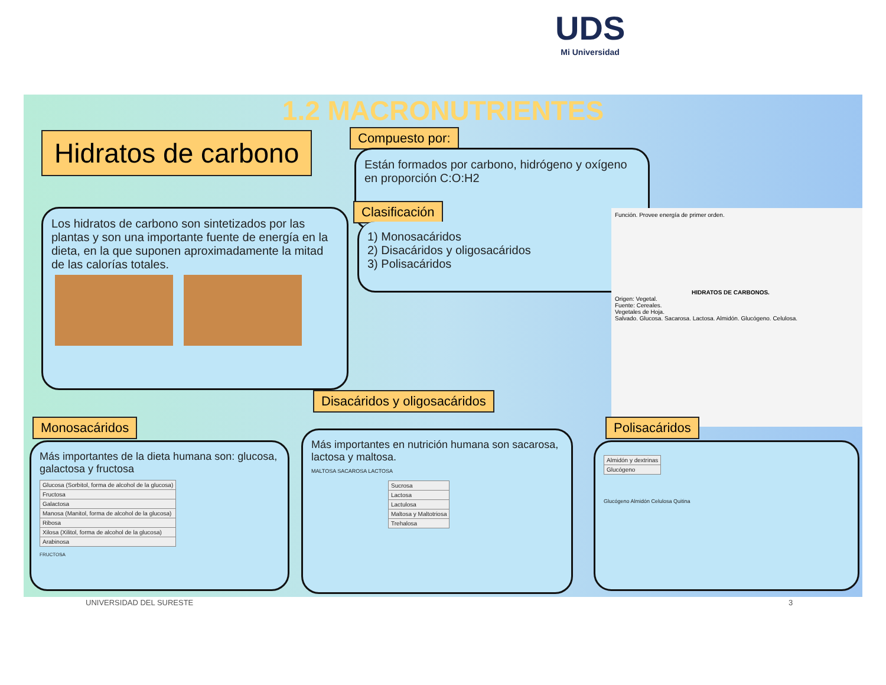UDS
Mi Universidad
1.2 MACRONUTRIENTES
Hidratos de carbono Compuesto por:
Están formados por carbono, hidrógeno y oxígeno en proporción C:O:H2
Clasificación
1) Monosacáridos
2) Disacáridos y oligosacáridos
3) Polisacáridos
Los hidratos de carbono son sintetizados por las plantas y son una importante fuente de energía en la dieta, en la que suponen aproximadamente la mitad de las calorías totales.
Función. Provee energía de primer orden.
HIDRATOS DE CARBONOS.
Origen: Vegetal.
Fuente: Cereales.
Vegetales de Hoja.
Salvado. Glucosa. Sacarosa. Lactosa. Almidón. Glucógeno. Celulosa.
Monosacáridos
Más importantes de la dieta humana son: glucosa, galactosa y fructosa
| Glucosa (Sorbitol, forma de alcohol de la glucosa) |
| Fructosa |
| Galactosa |
| Manosa (Manitol, forma de alcohol de la glucosa) |
| Ribosa |
| Xilosa (Xilitol, forma de alcohol de la glucosa) |
| Arabinosa |
FRUCTOSA
Disacáridos y oligosacáridos
Más importantes en nutrición humana son sacarosa, lactosa y maltosa.
MALTOSA SACAROSA LACTOSA
| Sucrosa |
| Lactosa |
| Lactulosa |
| Maltosa y Maltotriosa |
| Trehalosa |
Polisacáridos
| Almidón y dextrinas |
| Glucógeno |
Glucógeno Almidón Celulosa Quitina
UNIVERSIDAD DEL SURESTE 3